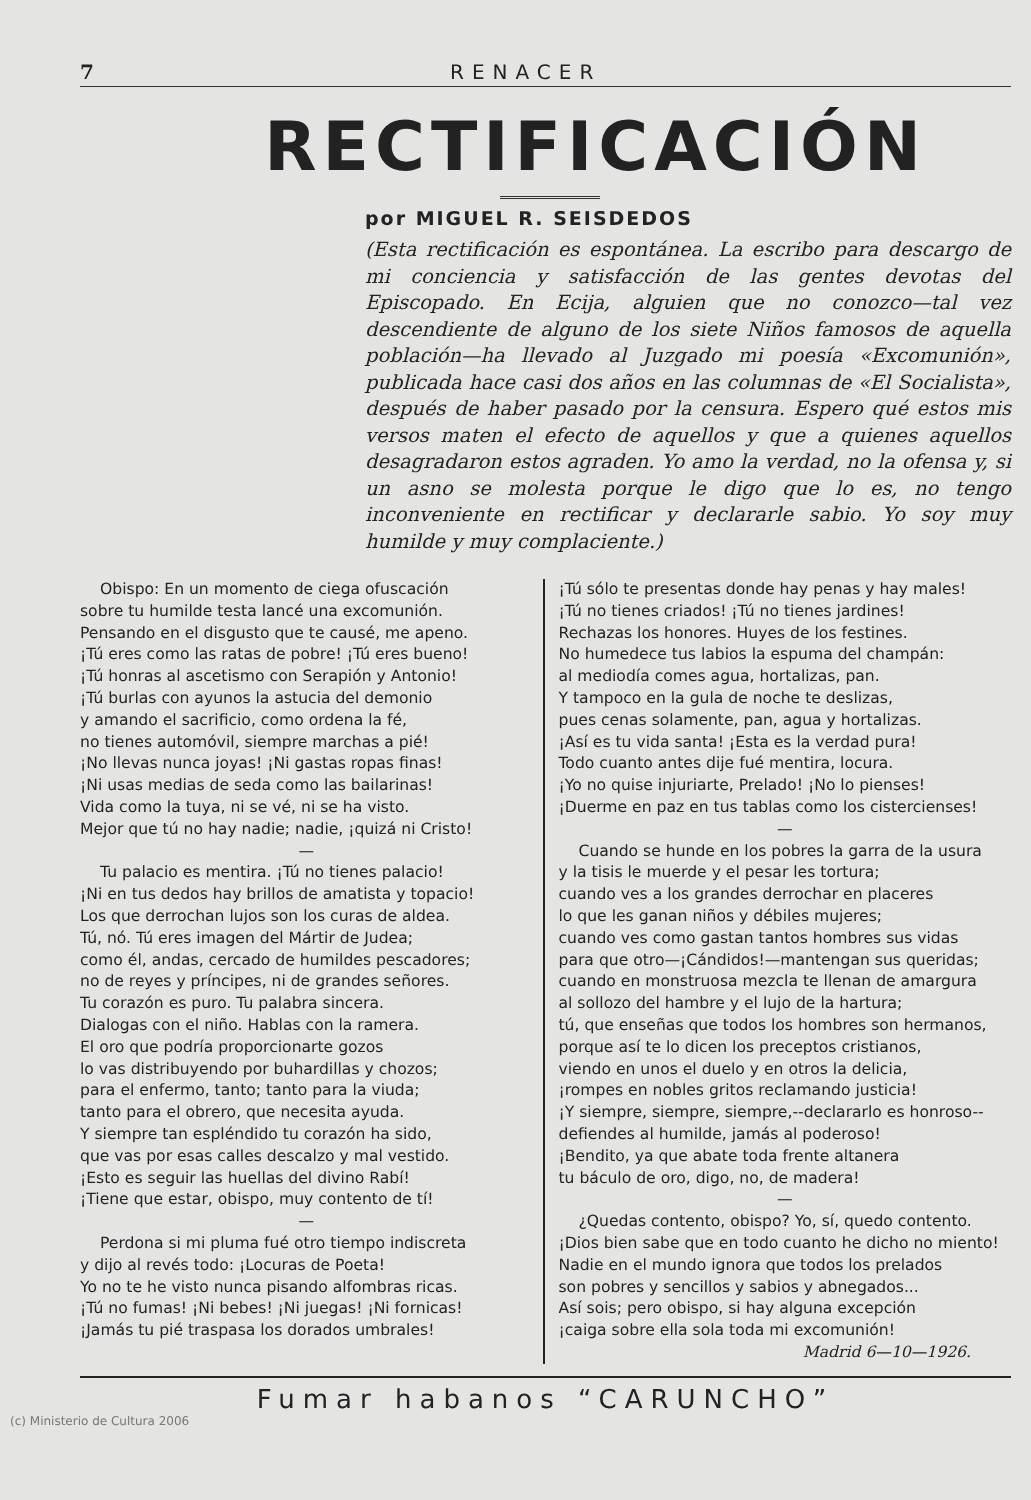7 RENACER
RECTIFICACIÓN
por MIGUEL R. SEISDEDOS
(Esta rectificación es espontánea. La escribo para descargo de mi conciencia y satisfacción de las gentes devotas del Episcopado. En Ecija, alguien que no conozco—tal vez descendiente de alguno de los siete Niños famosos de aquella población—ha llevado al Juzgado mi poesía «Excomunión», publicada hace casi dos años en las columnas de «El Socialista», después de haber pasado por la censura. Espero qué estos mis versos maten el efecto de aquellos y que a quienes aquellos desagradaron estos agraden. Yo amo la verdad, no la ofensa y, si un asno se molesta porque le digo que lo es, no tengo inconveniente en rectificar y declararle sabio. Yo soy muy humilde y muy complaciente.)
Obispo: En un momento de ciega ofuscación
sobre tu humilde testa lancé una excomunión.
Pensando en el disgusto que te causé, me apeno.
¡Tú eres como las ratas de pobre! ¡Tú eres bueno!
¡Tú honras al ascetismo con Serapión y Antonio!
¡Tú burlas con ayunos la astucia del demonio
y amando el sacrificio, como ordena la fé,
no tienes automóvil, siempre marchas a pié!
¡No llevas nunca joyas! ¡Ni gastas ropas finas!
¡Ni usas medias de seda como las bailarinas!
Vida como la tuya, ni se vé, ni se ha visto.
Mejor que tú no hay nadie; nadie, ¡quizá ni Cristo!
—
Tu palacio es mentira. ¡Tú no tienes palacio!
¡Ni en tus dedos hay brillos de amatista y topacio!
Los que derrochan lujos son los curas de aldea.
Tú, nó. Tú eres imagen del Mártir de Judea;
como él, andas, cercado de humildes pescadores;
no de reyes y príncipes, ni de grandes señores.
Tu corazón es puro. Tu palabra sincera.
Dialogas con el niño. Hablas con la ramera.
El oro que podría proporcionarte gozos
lo vas distribuyendo por buhardillas y chozos;
para el enfermo, tanto; tanto para la viuda;
tanto para el obrero, que necesita ayuda.
Y siempre tan espléndido tu corazón ha sido,
que vas por esas calles descalzo y mal vestido.
¡Esto es seguir las huellas del divino Rabí!
¡Tiene que estar, obispo, muy contento de tí!
—
Perdona si mi pluma fué otro tiempo indiscreta
y dijo al revés todo: ¡Locuras de Poeta!
Yo no te he visto nunca pisando alfombras ricas.
¡Tú no fumas! ¡Ni bebes! ¡Ni juegas! ¡Ni fornicas!
¡Jamás tu pié traspasa los dorados umbrales!
¡Tú sólo te presentas donde hay penas y hay males!
¡Tú no tienes criados! ¡Tú no tienes jardines!
Rechazas los honores. Huyes de los festines.
No humedece tus labios la espuma del champán:
al mediodía comes agua, hortalizas, pan.
Y tampoco en la gula de noche te deslizas,
pues cenas solamente, pan, agua y hortalizas.
¡Así es tu vida santa! ¡Esta es la verdad pura!
Todo cuanto antes dije fué mentira, locura.
¡Yo no quise injuriarte, Prelado! ¡No lo pienses!
¡Duerme en paz en tus tablas como los cistercienses!
—
Cuando se hunde en los pobres la garra de la usura
y la tisis le muerde y el pesar les tortura;
cuando ves a los grandes derrochar en placeres
lo que les ganan niños y débiles mujeres;
cuando ves como gastan tantos hombres sus vidas
para que otro—¡Cándidos!—mantengan sus queridas;
cuando en monstruosa mezcla te llenan de amargura
al sollozo del hambre y el lujo de la hartura;
tú, que enseñas que todos los hombres son hermanos,
porque así te lo dicen los preceptos cristianos,
viendo en unos el duelo y en otros la delicia,
¡rompes en nobles gritos reclamando justicia!
¡Y siempre, siempre, siempre,--declararlo es honroso--
defiendes al humilde, jamás al poderoso!
¡Bendito, ya que abate toda frente altanera
tu báculo de oro, digo, no, de madera!
—
¿Quedas contento, obispo? Yo, sí, quedo contento.
¡Dios bien sabe que en todo cuanto he dicho no miento!
Nadie en el mundo ignora que todos los prelados
son pobres y sencillos y sabios y abnegados...
Así sois; pero obispo, si hay alguna excepción
¡caiga sobre ella sola toda mi excomunión!
Madrid 6—10—1926.
Fumar habanos “CARUNCHO”
(c) Ministerio de Cultura 2006